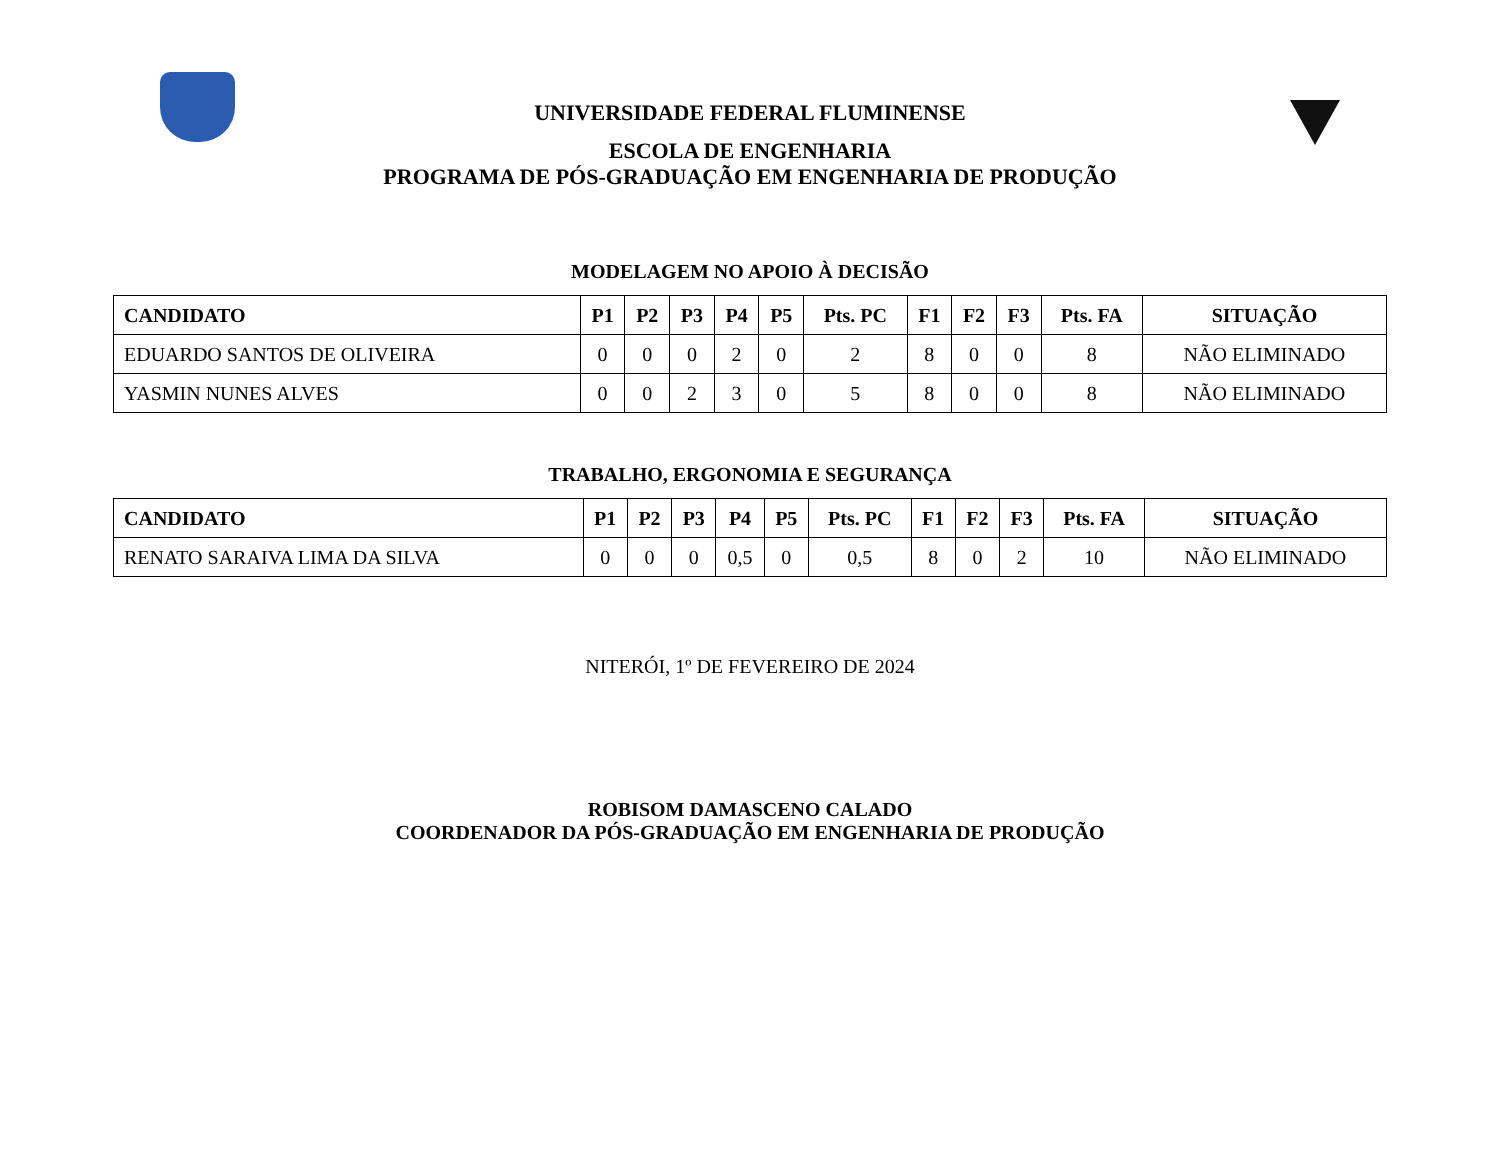UNIVERSIDADE FEDERAL FLUMINENSE
ESCOLA DE ENGENHARIA
PROGRAMA DE PÓS-GRADUAÇÃO EM ENGENHARIA DE PRODUÇÃO
MODELAGEM NO APOIO À DECISÃO
| CANDIDATO | P1 | P2 | P3 | P4 | P5 | Pts. PC | F1 | F2 | F3 | Pts. FA | SITUAÇÃO |
| --- | --- | --- | --- | --- | --- | --- | --- | --- | --- | --- | --- |
| EDUARDO SANTOS DE OLIVEIRA | 0 | 0 | 0 | 2 | 0 | 2 | 8 | 0 | 0 | 8 | NÃO ELIMINADO |
| YASMIN NUNES ALVES | 0 | 0 | 2 | 3 | 0 | 5 | 8 | 0 | 0 | 8 | NÃO ELIMINADO |
TRABALHO, ERGONOMIA E SEGURANÇA
| CANDIDATO | P1 | P2 | P3 | P4 | P5 | Pts. PC | F1 | F2 | F3 | Pts. FA | SITUAÇÃO |
| --- | --- | --- | --- | --- | --- | --- | --- | --- | --- | --- | --- |
| RENATO SARAIVA LIMA DA SILVA | 0 | 0 | 0 | 0,5 | 0 | 0,5 | 8 | 0 | 2 | 10 | NÃO ELIMINADO |
NITERÓI, 1º DE FEVEREIRO DE 2024
ROBISOM DAMASCENO CALADO
COORDENADOR DA PÓS-GRADUAÇÃO EM ENGENHARIA DE PRODUÇÃO